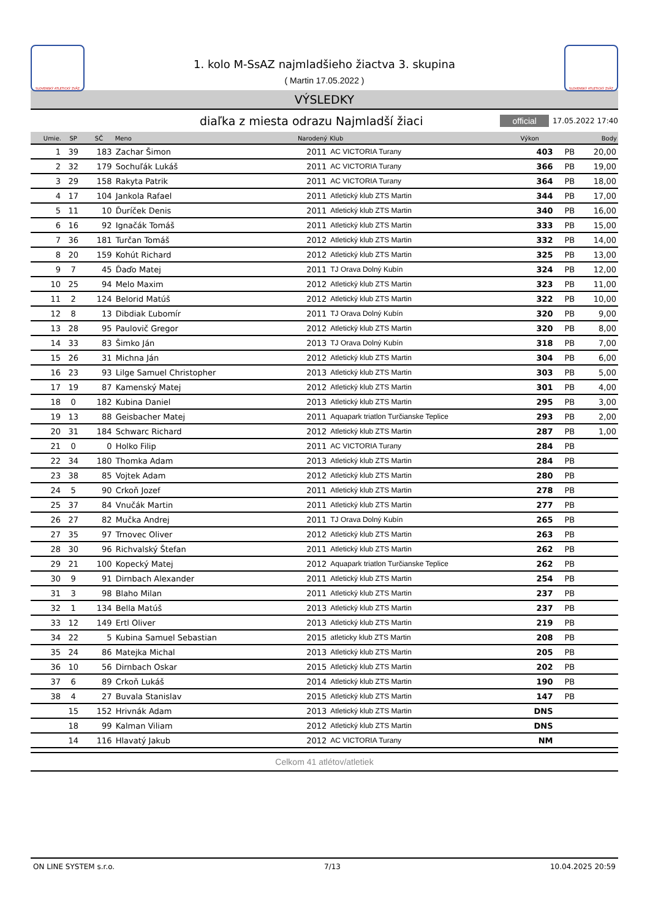SLOVENSKÝ ATLETICKÝ ZVÄZ
1. kolo M-SsAZ najmladšieho žiactva 3. skupina
( Martin 17.05.2022 )
SLOVENSKÝ ATLETICKÝ ZVÄZ
VÝSLEDKY
diaľka z miesta odrazu Najmladší žiaci
official 17.05.2022 17:40
| Umie. | SP | SČ | Meno | Narodený | Klub | Výkon | | Body |
| --- | --- | --- | --- | --- | --- | --- | --- | --- |
| 1 | 39 | 183 | Zachar Šimon | 2011 | AC VICTORIA Turany | 403 | PB | 20,00 |
| 2 | 32 | 179 | Sochuľák Lukáš | 2011 | AC VICTORIA Turany | 366 | PB | 19,00 |
| 3 | 29 | 158 | Rakyta Patrik | 2011 | AC VICTORIA Turany | 364 | PB | 18,00 |
| 4 | 17 | 104 | Jankola Rafael | 2011 | Atletický klub ZTS Martin | 344 | PB | 17,00 |
| 5 | 11 | 10 | Ďuríček Denis | 2011 | Atletický klub ZTS Martin | 340 | PB | 16,00 |
| 6 | 16 | 92 | Ignačák Tomáš | 2011 | Atletický klub ZTS Martin | 333 | PB | 15,00 |
| 7 | 36 | 181 | Turčan Tomáš | 2012 | Atletický klub ZTS Martin | 332 | PB | 14,00 |
| 8 | 20 | 159 | Kohút Richard | 2012 | Atletický klub ZTS Martin | 325 | PB | 13,00 |
| 9 | 7 | 45 | Ďaďo Matej | 2011 | TJ Orava Dolný Kubín | 324 | PB | 12,00 |
| 10 | 25 | 94 | Melo Maxim | 2012 | Atletický klub ZTS Martin | 323 | PB | 11,00 |
| 11 | 2 | 124 | Belorid Matúš | 2012 | Atletický klub ZTS Martin | 322 | PB | 10,00 |
| 12 | 8 | 13 | Dibdiak Ľubomír | 2011 | TJ Orava Dolný Kubín | 320 | PB | 9,00 |
| 13 | 28 | 95 | Paulovič Gregor | 2012 | Atletický klub ZTS Martin | 320 | PB | 8,00 |
| 14 | 33 | 83 | Šimko Ján | 2013 | TJ Orava Dolný Kubín | 318 | PB | 7,00 |
| 15 | 26 | 31 | Michna Ján | 2012 | Atletický klub ZTS Martin | 304 | PB | 6,00 |
| 16 | 23 | 93 | Lilge Samuel Christopher | 2013 | Atletický klub ZTS Martin | 303 | PB | 5,00 |
| 17 | 19 | 87 | Kamenský Matej | 2012 | Atletický klub ZTS Martin | 301 | PB | 4,00 |
| 18 | 0 | 182 | Kubina Daniel | 2013 | Atletický klub ZTS Martin | 295 | PB | 3,00 |
| 19 | 13 | 88 | Geisbacher Matej | 2011 | Aquapark triatlon Turčianske Teplice | 293 | PB | 2,00 |
| 20 | 31 | 184 | Schwarc Richard | 2012 | Atletický klub ZTS Martin | 287 | PB | 1,00 |
| 21 | 0 | 0 | Holko Filip | 2011 | AC VICTORIA Turany | 284 | PB | |
| 22 | 34 | 180 | Thomka Adam | 2013 | Atletický klub ZTS Martin | 284 | PB | |
| 23 | 38 | 85 | Vojtek Adam | 2012 | Atletický klub ZTS Martin | 280 | PB | |
| 24 | 5 | 90 | Crkoň Jozef | 2011 | Atletický klub ZTS Martin | 278 | PB | |
| 25 | 37 | 84 | Vnučák Martin | 2011 | Atletický klub ZTS Martin | 277 | PB | |
| 26 | 27 | 82 | Mučka Andrej | 2011 | TJ Orava Dolný Kubín | 265 | PB | |
| 27 | 35 | 97 | Trnovec Oliver | 2012 | Atletický klub ZTS Martin | 263 | PB | |
| 28 | 30 | 96 | Richvalský Štefan | 2011 | Atletický klub ZTS Martin | 262 | PB | |
| 29 | 21 | 100 | Kopecký Matej | 2012 | Aquapark triatlon Turčianske Teplice | 262 | PB | |
| 30 | 9 | 91 | Dirnbach Alexander | 2011 | Atletický klub ZTS Martin | 254 | PB | |
| 31 | 3 | 98 | Blaho Milan | 2011 | Atletický klub ZTS Martin | 237 | PB | |
| 32 | 1 | 134 | Bella Matúš | 2013 | Atletický klub ZTS Martin | 237 | PB | |
| 33 | 12 | 149 | Ertl Oliver | 2013 | Atletický klub ZTS Martin | 219 | PB | |
| 34 | 22 | 5 | Kubina Samuel Sebastian | 2015 | atleticky klub ZTS Martin | 208 | PB | |
| 35 | 24 | 86 | Matejka Michal | 2013 | Atletický klub ZTS Martin | 205 | PB | |
| 36 | 10 | 56 | Dirnbach Oskar | 2015 | Atletický klub ZTS Martin | 202 | PB | |
| 37 | 6 | 89 | Crkoň Lukáš | 2014 | Atletický klub ZTS Martin | 190 | PB | |
| 38 | 4 | 27 | Buvala Stanislav | 2015 | Atletický klub ZTS Martin | 147 | PB | |
| | 15 | 152 | Hrivnák Adam | 2013 | Atletický klub ZTS Martin | DNS | | |
| | 18 | 99 | Kalman Viliam | 2012 | Atletický klub ZTS Martin | DNS | | |
| | 14 | 116 | Hlavatý Jakub | 2012 | AC VICTORIA Turany | NM | | |
Celkom 41 atlétov/atletiek
ON LINE SYSTEM s.r.o. 7/13 10.04.2025 20:59